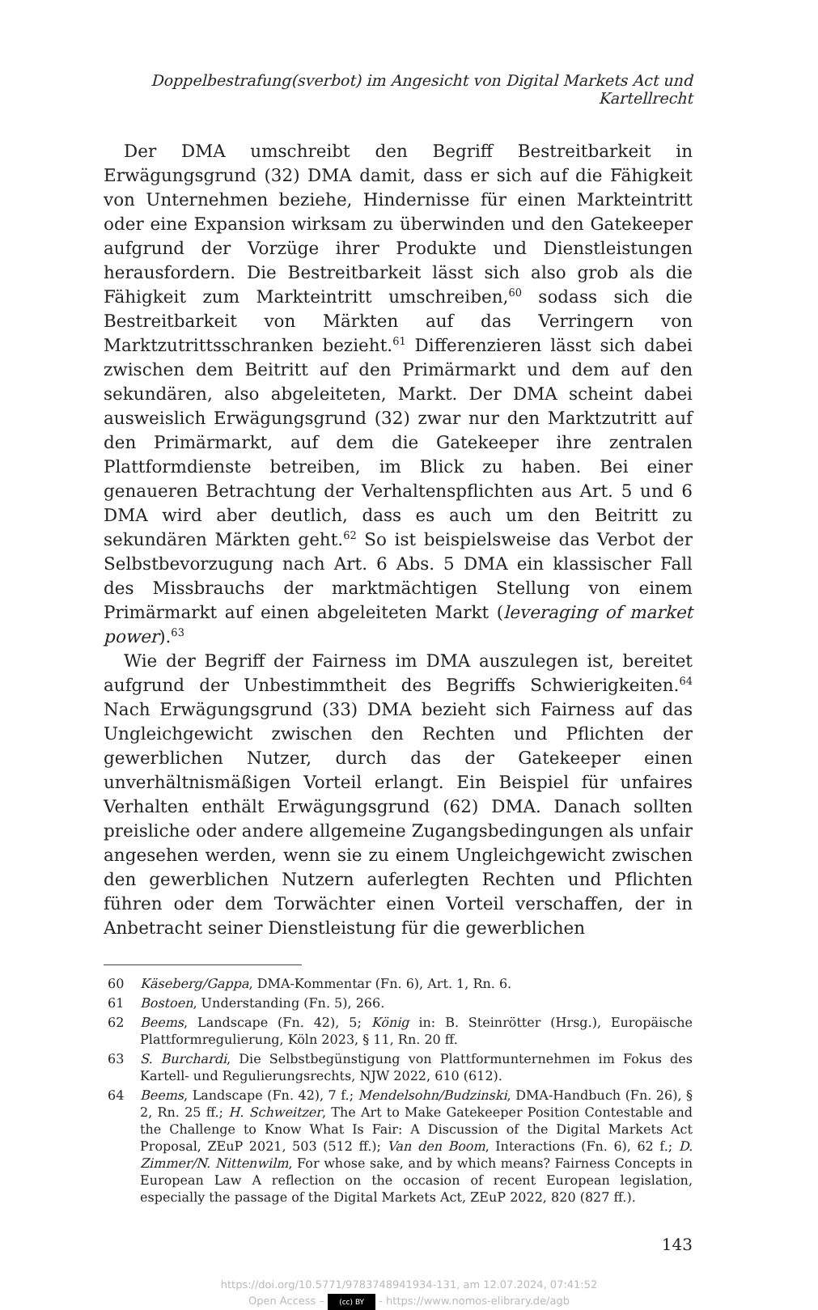Doppelbestrafung(sverbot) im Angesicht von Digital Markets Act und Kartellrecht
Der DMA umschreibt den Begriff Bestreitbarkeit in Erwägungsgrund (32) DMA damit, dass er sich auf die Fähigkeit von Unternehmen beziehe, Hindernisse für einen Markteintritt oder eine Expansion wirksam zu überwinden und den Gatekeeper aufgrund der Vorzüge ihrer Produkte und Dienstleistungen herausfordern. Die Bestreitbarkeit lässt sich also grob als die Fähigkeit zum Markteintritt umschreiben,<sup>60</sup> sodass sich die Bestreitbarkeit von Märkten auf das Verringern von Marktzutrittsschranken bezieht.<sup>61</sup> Differenzieren lässt sich dabei zwischen dem Beitritt auf den Primärmarkt und dem auf den sekundären, also abgeleiteten, Markt. Der DMA scheint dabei ausweislich Erwägungsgrund (32) zwar nur den Marktzutritt auf den Primärmarkt, auf dem die Gatekeeper ihre zentralen Plattformdienste betreiben, im Blick zu haben. Bei einer genaueren Betrachtung der Verhaltenspflichten aus Art. 5 und 6 DMA wird aber deutlich, dass es auch um den Beitritt zu sekundären Märkten geht.<sup>62</sup> So ist beispielsweise das Verbot der Selbstbevorzugung nach Art. 6 Abs. 5 DMA ein klassischer Fall des Missbrauchs der marktmächtigen Stellung von einem Primärmarkt auf einen abgeleiteten Markt (leveraging of market power).<sup>63</sup>
Wie der Begriff der Fairness im DMA auszulegen ist, bereitet aufgrund der Unbestimmtheit des Begriffs Schwierigkeiten.<sup>64</sup> Nach Erwägungsgrund (33) DMA bezieht sich Fairness auf das Ungleichgewicht zwischen den Rechten und Pflichten der gewerblichen Nutzer, durch das der Gatekeeper einen unverhältnismäßigen Vorteil erlangt. Ein Beispiel für unfaires Verhalten enthält Erwägungsgrund (62) DMA. Danach sollten preisliche oder andere allgemeine Zugangsbedingungen als unfair angesehen werden, wenn sie zu einem Ungleichgewicht zwischen den gewerblichen Nutzern auferlegten Rechten und Pflichten führen oder dem Torwächter einen Vorteil verschaffen, der in Anbetracht seiner Dienstleistung für die gewerblichen
60 Käseberg/Gappa, DMA-Kommentar (Fn. 6), Art. 1, Rn. 6.
61 Bostoen, Understanding (Fn. 5), 266.
62 Beems, Landscape (Fn. 42), 5; König in: B. Steinrötter (Hrsg.), Europäische Plattformregulierung, Köln 2023, § 11, Rn. 20 ff.
63 S. Burchardi, Die Selbstbegünstigung von Plattformunternehmen im Fokus des Kartell- und Regulierungsrechts, NJW 2022, 610 (612).
64 Beems, Landscape (Fn. 42), 7 f.; Mendelsohn/Budzinski, DMA-Handbuch (Fn. 26), § 2, Rn. 25 ff.; H. Schweitzer, The Art to Make Gatekeeper Position Contestable and the Challenge to Know What Is Fair: A Discussion of the Digital Markets Act Proposal, ZEuP 2021, 503 (512 ff.); Van den Boom, Interactions (Fn. 6), 62 f.; D. Zimmer/N. Nittenwilm, For whose sake, and by which means? Fairness Concepts in European Law A reflection on the occasion of recent European legislation, especially the passage of the Digital Markets Act, ZEuP 2022, 820 (827 ff.).
143
https://doi.org/10.5771/9783748941934-131, am 12.07.2024, 07:41:52
Open Access – (cc) BY - https://www.nomos-elibrary.de/agb